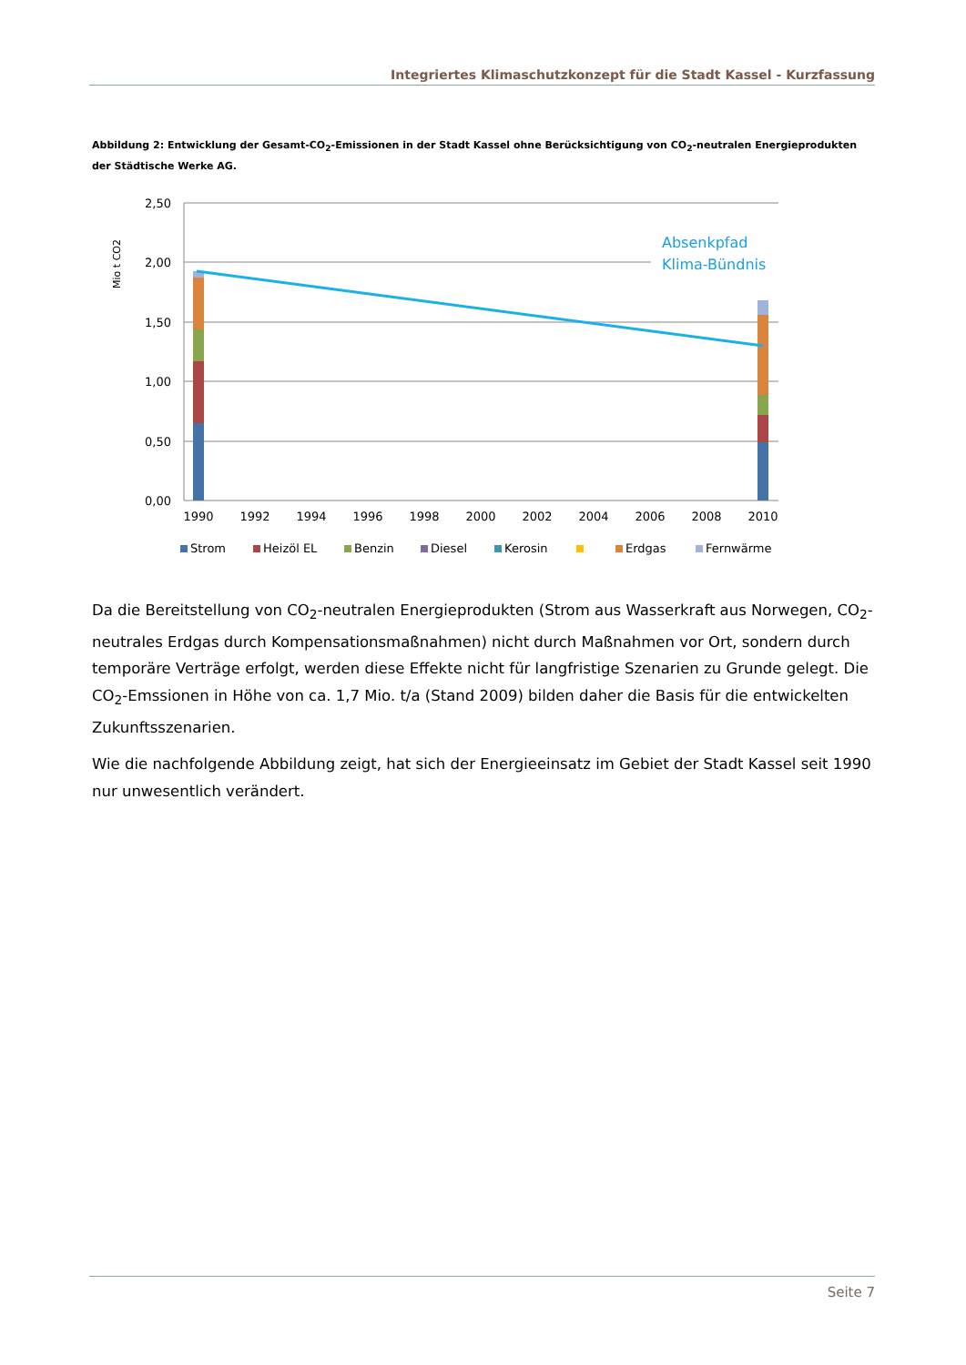Integriertes Klimaschutzkonzept für die Stadt Kassel - Kurzfassung
Abbildung 2: Entwicklung der Gesamt-CO<sub>2</sub>-Emissionen in der Stadt Kassel ohne Berücksichtigung von CO<sub>2</sub>-neutralen Energieprodukten der Städtische Werke AG.
Mio t CO2
2,50
2,00
1,50
1,00
0,50
0,00
Absenkpfad
Klima-Bündnis
1990
1992
1994
1996
1998
2000
2002
2004
2006
2008
2010
Strom
Heizöl EL
Benzin
Diesel
Kerosin
Erdgas
Fernwärme
Da die Bereitstellung von CO<sub>2</sub>-neutralen Energieprodukten (Strom aus Wasserkraft aus Norwegen, CO<sub>2</sub>-neutrales Erdgas durch Kompensationsmaßnahmen) nicht durch Maßnahmen vor Ort, sondern durch temporäre Verträge erfolgt, werden diese Effekte nicht für langfristige Szenarien zu Grunde gelegt. Die CO<sub>2</sub>-Emssionen in Höhe von ca. 1,7 Mio. t/a (Stand 2009) bilden daher die Basis für die entwickelten Zukunftsszenarien.
Wie die nachfolgende Abbildung zeigt, hat sich der Energieeinsatz im Gebiet der Stadt Kassel seit 1990 nur unwesentlich verändert.
Seite 7